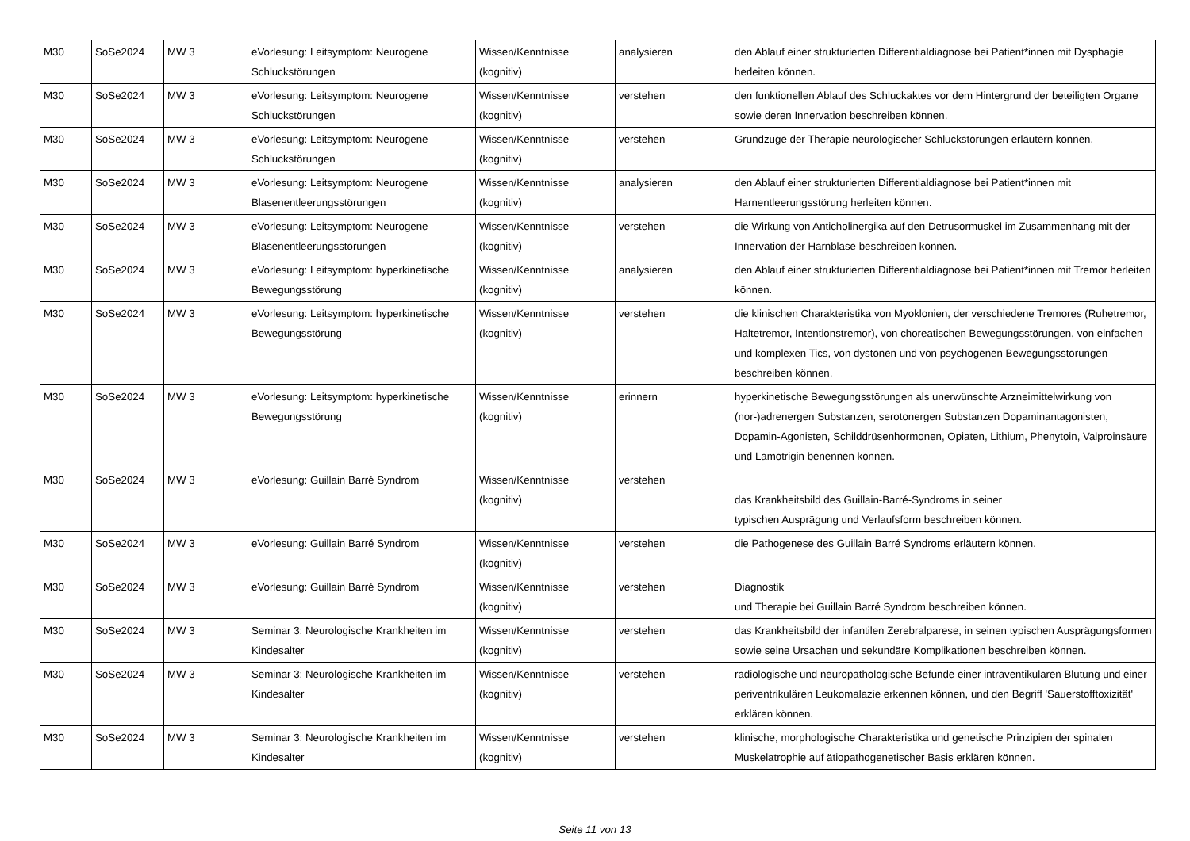| M30 | SoSe2024 | MW 3 | eVorlesung: Leitsymptom: Neurogene Schluckstörungen | Wissen/Kenntnisse (kognitiv) | analysieren | den Ablauf einer strukturierten Differentialdiagnose bei Patient*innen mit Dysphagie herleiten können. |
| M30 | SoSe2024 | MW 3 | eVorlesung: Leitsymptom: Neurogene Schluckstörungen | Wissen/Kenntnisse (kognitiv) | verstehen | den funktionellen Ablauf des Schluckaktes vor dem Hintergrund der beteiligten Organe sowie deren Innervation beschreiben können. |
| M30 | SoSe2024 | MW 3 | eVorlesung: Leitsymptom: Neurogene Schluckstörungen | Wissen/Kenntnisse (kognitiv) | verstehen | Grundzüge der Therapie neurologischer Schluckstörungen erläutern können. |
| M30 | SoSe2024 | MW 3 | eVorlesung: Leitsymptom: Neurogene Blasenentleerungsstörungen | Wissen/Kenntnisse (kognitiv) | analysieren | den Ablauf einer strukturierten Differentialdiagnose bei Patient*innen mit Harnentleerungsstörung herleiten können. |
| M30 | SoSe2024 | MW 3 | eVorlesung: Leitsymptom: Neurogene Blasenentleerungsstörungen | Wissen/Kenntnisse (kognitiv) | verstehen | die Wirkung von Anticholinergika auf den Detrusormuskel im Zusammenhang mit der Innervation der Harnblase beschreiben können. |
| M30 | SoSe2024 | MW 3 | eVorlesung: Leitsymptom: hyperkinetische Bewegungsstörung | Wissen/Kenntnisse (kognitiv) | analysieren | den Ablauf einer strukturierten Differentialdiagnose bei Patient*innen mit Tremor herleiten können. |
| M30 | SoSe2024 | MW 3 | eVorlesung: Leitsymptom: hyperkinetische Bewegungsstörung | Wissen/Kenntnisse (kognitiv) | verstehen | die klinischen Charakteristika von Myoklonien, der verschiedene Tremores (Ruhetremor, Haltetremor, Intentionstremor), von choreatischen Bewegungsstörungen, von einfachen und komplexen Tics, von dystonen und von psychogenen Bewegungsstörungen beschreiben können. |
| M30 | SoSe2024 | MW 3 | eVorlesung: Leitsymptom: hyperkinetische Bewegungsstörung | Wissen/Kenntnisse (kognitiv) | erinnern | hyperkinetische Bewegungsstörungen als unerwünschte Arzneimittelwirkung von (nor-)adrenergen Substanzen, serotonergen Substanzen Dopaminantagonisten, Dopamin-Agonisten, Schilddrüsenhormonen, Opiaten, Lithium, Phenytoin, Valproinsäure und Lamotrigin benennen können. |
| M30 | SoSe2024 | MW 3 | eVorlesung: Guillain Barré Syndrom | Wissen/Kenntnisse (kognitiv) | verstehen | das Krankheitsbild des Guillain-Barré-Syndroms in seiner typischen Ausprägung und Verlaufsform beschreiben können. |
| M30 | SoSe2024 | MW 3 | eVorlesung: Guillain Barré Syndrom | Wissen/Kenntnisse (kognitiv) | verstehen | die Pathogenese des Guillain Barré Syndroms erläutern können. |
| M30 | SoSe2024 | MW 3 | eVorlesung: Guillain Barré Syndrom | Wissen/Kenntnisse (kognitiv) | verstehen | Diagnostik und Therapie bei Guillain Barré Syndrom beschreiben können. |
| M30 | SoSe2024 | MW 3 | Seminar 3: Neurologische Krankheiten im Kindesalter | Wissen/Kenntnisse (kognitiv) | verstehen | das Krankheitsbild der infantilen Zerebralparese, in seinen typischen Ausprägungsformen sowie seine Ursachen und sekundäre Komplikationen beschreiben können. |
| M30 | SoSe2024 | MW 3 | Seminar 3: Neurologische Krankheiten im Kindesalter | Wissen/Kenntnisse (kognitiv) | verstehen | radiologische und neuropathologische Befunde einer intraventikulären Blutung und einer periventrikulären Leukomalazie erkennen können, und den Begriff 'Sauerstofftoxizität' erklären können. |
| M30 | SoSe2024 | MW 3 | Seminar 3: Neurologische Krankheiten im Kindesalter | Wissen/Kenntnisse (kognitiv) | verstehen | klinische, morphologische Charakteristika und genetische Prinzipien der spinalen Muskelatrophie auf ätiopathogenetischer Basis erklären können. |
Seite 11 von 13